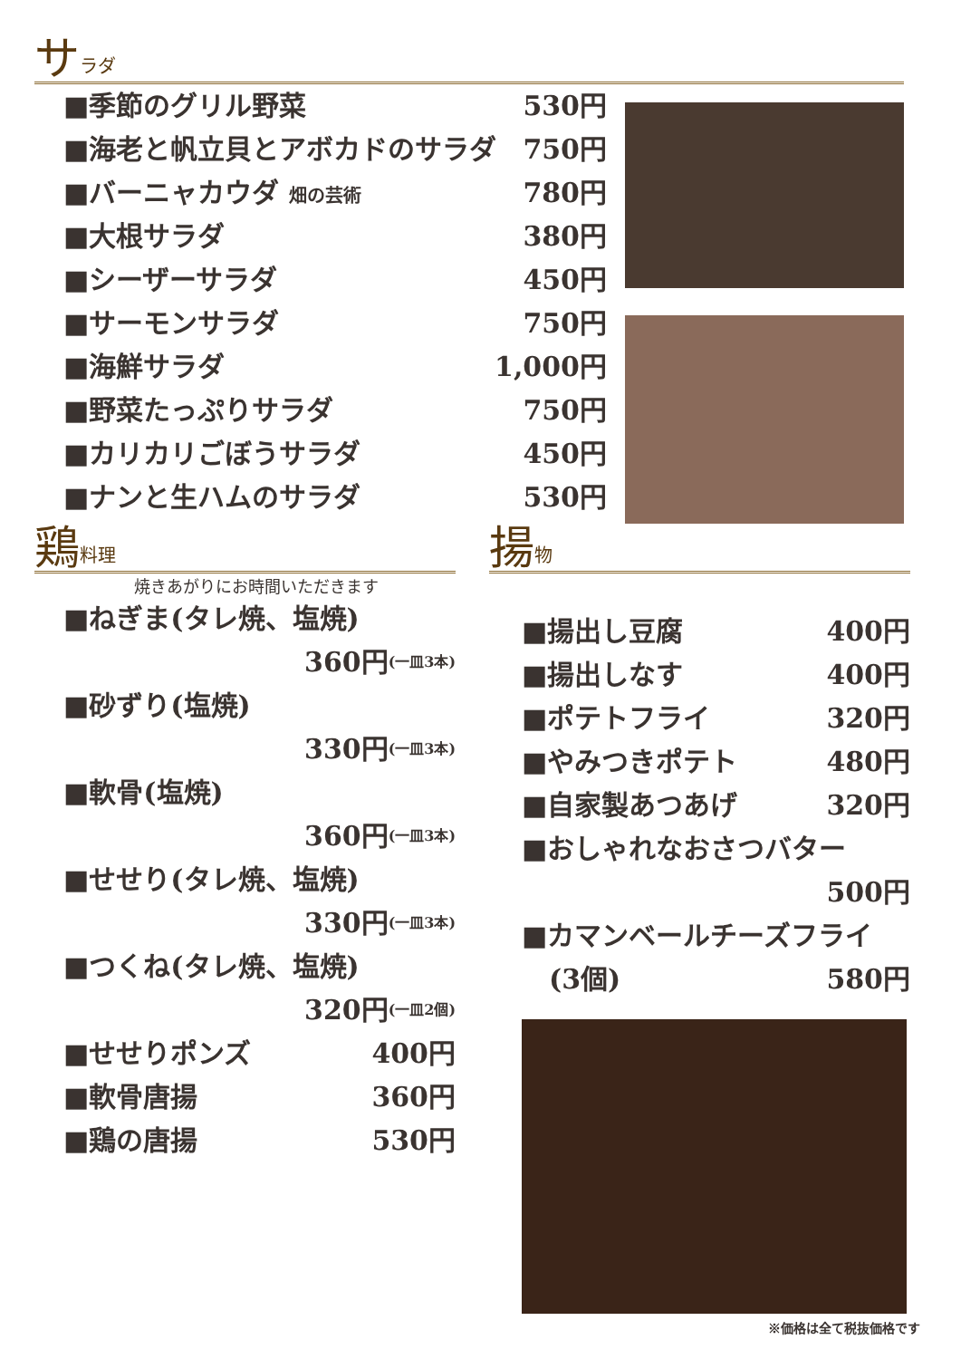サラダ
■季節のグリル野菜 530円
■海老と帆立貝とアボカドのサラダ 750円
■バーニャカウダ 畑の芸術 780円
■大根サラダ 380円
■シーザーサラダ 450円
■サーモンサラダ 750円
■海鮮サラダ 1,000円
■野菜たっぷりサラダ 750円
■カリカリごぼうサラダ 450円
■ナンと生ハムのサラダ 530円
鶏料理
焼きあがりにお時間いただきます
■ねぎま(タレ焼、塩焼)
360円 (一皿3本)
■砂ずり(塩焼)
330円 (一皿3本)
■軟骨(塩焼)
360円 (一皿3本)
■せせり(タレ焼、塩焼)
330円 (一皿3本)
■つくね(タレ焼、塩焼)
320円 (一皿2個)
■せせりポンズ 400円
■軟骨唐揚 360円
■鶏の唐揚 530円
揚物
■揚出し豆腐 400円
■揚出しなす 400円
■ポテトフライ 320円
■やみつきポテト 480円
■自家製あつあげ 320円
■おしゃれなおさつバター
500円
■カマンベールチーズフライ
　(3個) 580円
※価格は全て税抜価格です